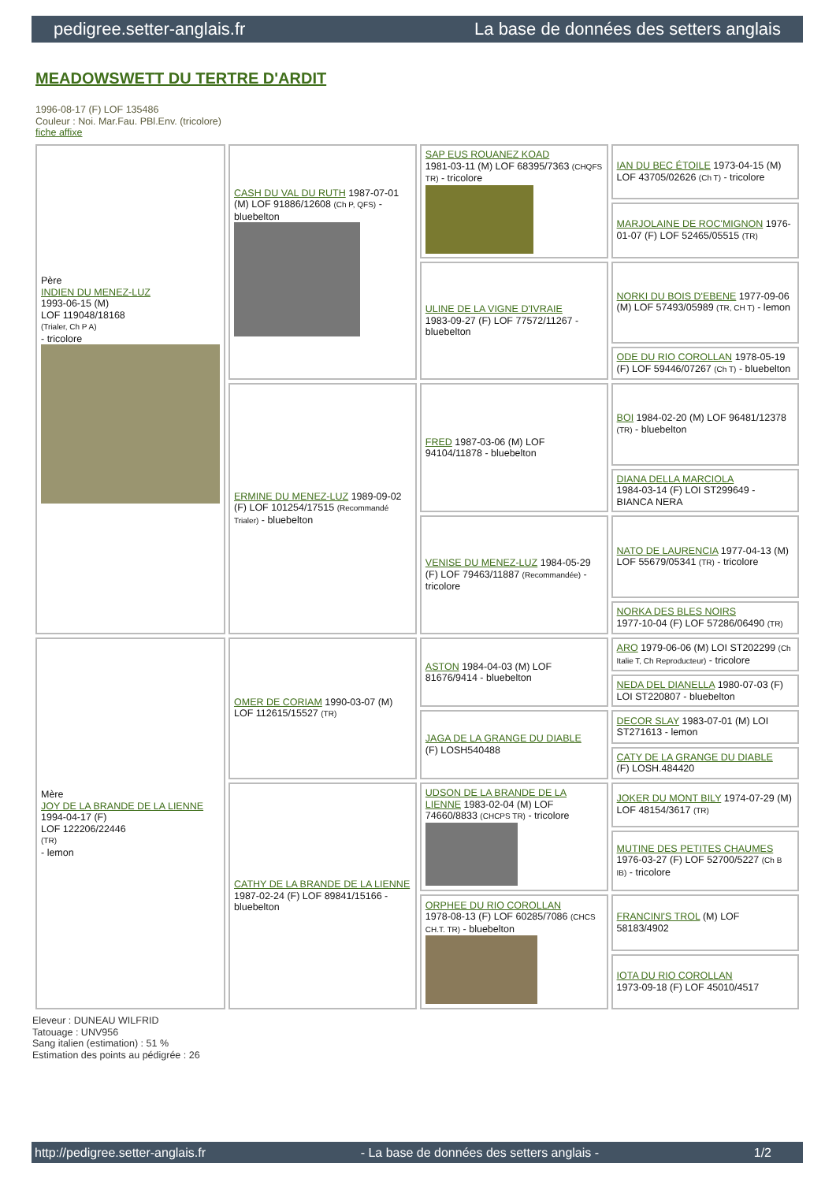pedigree.setter-anglais.fr La base de données des setters anglais
MEADOWSWETT DU TERTRE D'ARDIT
1996-08-17 (F) LOF 135486
Couleur : Noi. Mar.Fau. PBl.Env. (tricolore)
fiche affixe
| Père INDIEN DU MENEZ-LUZ 1993-06-15 (M) LOF 119048/18168 (Trialer, Ch P A) - tricolore | CASH DU VAL DU RUTH 1987-07-01 (M) LOF 91886/12608 (Ch P, QFS) - bluebelton | SAP EUS ROUANEZ KOAD 1981-03-11 (M) LOF 68395/7363 (CHQFS TR) - tricolore | IAN DU BEC ÉTOILE 1973-04-15 (M) LOF 43705/02626 (Ch T) - tricolore |
| | | | MARJOLAINE DE ROC'MIGNON 1976-01-07 (F) LOF 52465/05515 (TR) |
| | | ULINE DE LA VIGNE D'IVRAIE 1983-09-27 (F) LOF 77572/11267 - bluebelton | NORKI DU BOIS D'EBENE 1977-09-06 (M) LOF 57493/05989 (TR, CH T) - lemon |
| | | | ODE DU RIO COROLLAN 1978-05-19 (F) LOF 59446/07267 (Ch T) - bluebelton |
| | ERMINE DU MENEZ-LUZ 1989-09-02 (F) LOF 101254/17515 (Recommandé Trialer) - bluebelton | FRED 1987-03-06 (M) LOF 94104/11878 - bluebelton | BOI 1984-02-20 (M) LOF 96481/12378 (TR) - bluebelton |
| | | | DIANA DELLA MARCIOLA 1984-03-14 (F) LOI ST299649 - BIANCA NERA |
| | | VENISE DU MENEZ-LUZ 1984-05-29 (F) LOF 79463/11887 (Recommandée) - tricolore | NATO DE LAURENCIA 1977-04-13 (M) LOF 55679/05341 (TR) - tricolore |
| | | | NORKA DES BLES NOIRS 1977-10-04 (F) LOF 57286/06490 (TR) |
| Mère JOY DE LA BRANDE DE LA LIENNE 1994-04-17 (F) LOF 122206/22446 (TR) - lemon | OMER DE CORIAM 1990-03-07 (M) LOF 112615/15527 (TR) | ASTON 1984-04-03 (M) LOF 81676/9414 - bluebelton | ARO 1979-06-06 (M) LOI ST202299 (Ch Italie T, Ch Reproducteur) - tricolore |
| | | | NEDA DEL DIANELLA 1980-07-03 (F) LOI ST220807 - bluebelton |
| | | JAGA DE LA GRANGE DU DIABLE (F) LOSH540488 | DECOR SLAY 1983-07-01 (M) LOI ST271613 - lemon |
| | | | CATY DE LA GRANGE DU DIABLE (F) LOSH.484420 |
| | CATHY DE LA BRANDE DE LA LIENNE 1987-02-24 (F) LOF 89841/15166 - bluebelton | UDSON DE LA BRANDE DE LA LIENNE 1983-02-04 (M) LOF 74660/8833 (CHCPS TR) - tricolore | JOKER DU MONT BILY 1974-07-29 (M) LOF 48154/3617 (TR) |
| | | | MUTINE DES PETITES CHAUMES 1976-03-27 (F) LOF 52700/5227 (Ch B IB) - tricolore |
| | | ORPHEE DU RIO COROLLAN 1978-08-13 (F) LOF 60285/7086 (CHCS CH.T. TR) - bluebelton | FRANCINI'S TROL (M) LOF 58183/4902 |
| | | | IOTA DU RIO COROLLAN 1973-09-18 (F) LOF 45010/4517 |
Eleveur : DUNEAU WILFRID
Tatouage : UNV956
Sang italien (estimation) : 51 %
Estimation des points au pédigrée : 26
http://pedigree.setter-anglais.fr - La base de données des setters anglais - 1/2